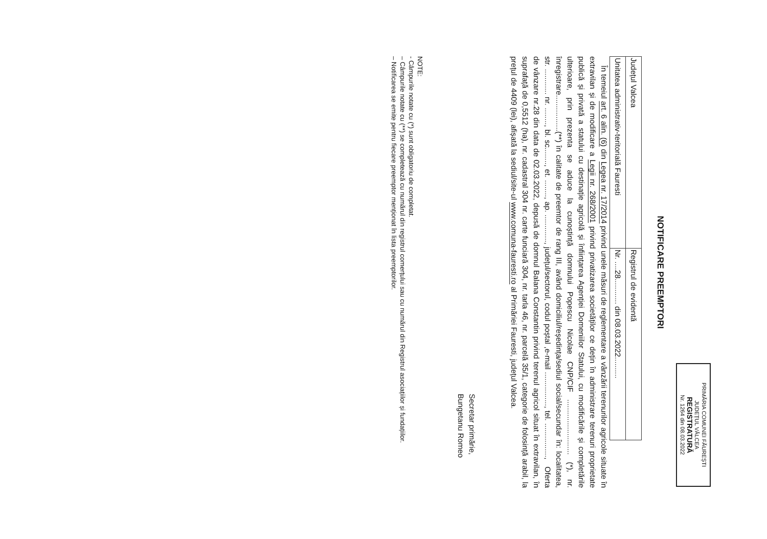PRIMĂRIA COMUNEI FĂUREȘTI
JUDEȚUL VÂLCEA
REGISTRATURĂ
Nr. 1264 din 08.03.2022
NOTIFICARE PREEMPTORI
| Județul Valcea | Registrul de evidentă |
| Unitatea administrativ-teritorială Fauresti | Nr. ....28............ din 08.03.2022.......... |
În temeiul art. 6 alin. (6) din Legea nr. 17/2014 privind unele măsuri de reglementare a vânzării terenurilor agricole situate în extravilan și de modificare a Legii nr. 268/2001 privind privatizarea societăților ce dețin în administrare terenuri proprietate publică și privată a statului cu destinație agricolă și înființarea Agenției Domeniilor Statului, cu modificările și completările ulterioare, prin prezenta se aduce la cunoștință domnului Popescu Nicolae CNP/CIF .......................... (*), nr. înregistrare.................(**) în calitate de preemtor de rang III, având domiciliul/reședința/sediul social/secundar în: localitatea, str. ............ nr. ........, bl. sc........, et. ........, ap. ............., județul/sectorul, codul poștal ,e-mail ................, tel. ................, Oferta de vânzare nr.28 din data de 02.03.2022, depusă de domnul Balana Constantin privind terenul agricol situat în extravilan, în suprafață de 0,5512 (ha), nr. cadastral 304 nr. carte funciară 304, nr. tarla 46, nr. parcelă 35/1, categorie de folosință arabil, la prețul de 4409 (lei), afișată la sediul/site-ul www.comuna-fauresti.ro al Primăriei Fauresti, județul Valcea.
Secretar primărie,
Bungetanu Romeo
NOTE:
- Câmpurile notate cu (*) sunt obligatoriu de completat.
– Câmpurile notate cu (**) se completează cu numărul din registrul comerțului sau cu numărul din Registrul asociațiilor și fundațiilor.
– Notificarea se emite pentru fiecare preemptor menționat în lista preemptorilor.